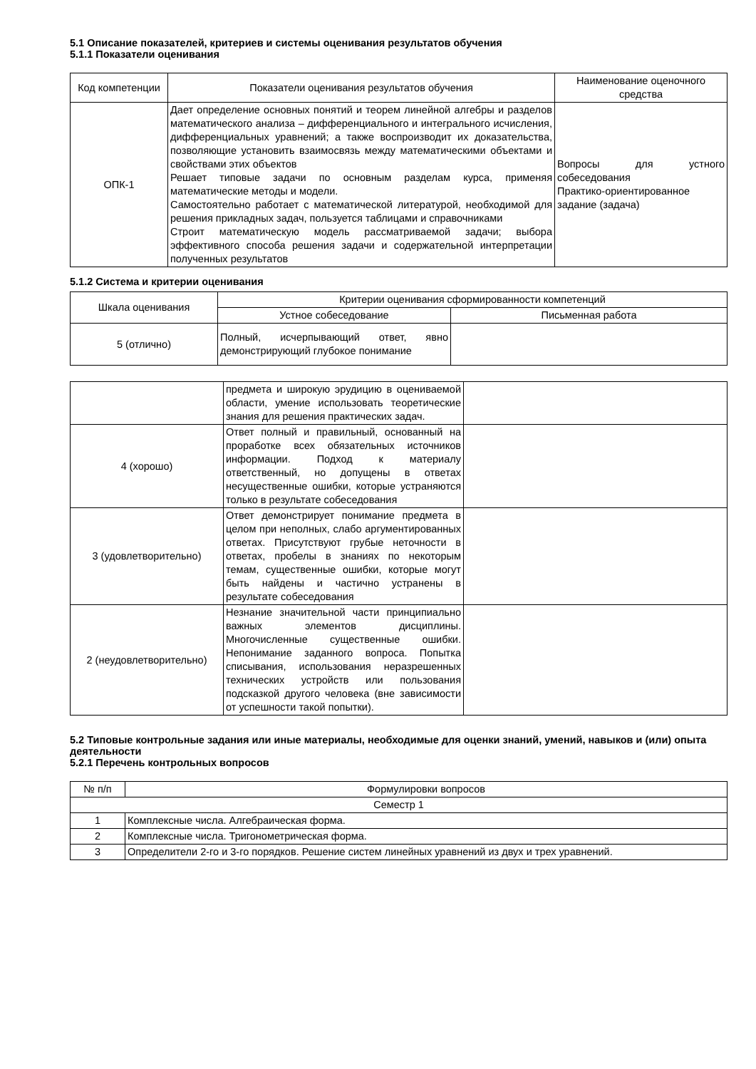5.1 Описание показателей, критериев и системы оценивания результатов обучения
5.1.1 Показатели оценивания
| Код компетенции | Показатели оценивания результатов обучения | Наименование оценочного средства |
| --- | --- | --- |
| ОПК-1 | Дает определение основных понятий и теорем линейной алгебры и разделов математического анализа – дифференциального и интегрального исчисления, дифференциальных уравнений; а также воспроизводит их доказательства, позволяющие установить взаимосвязь между математическими объектами и свойствами этих объектов Решает типовые задачи по основным разделам курса, применяя математические методы и модели. Самостоятельно работает с математической литературой, необходимой для решения прикладных задач, пользуется таблицами и справочниками Строит математическую модель рассматриваемой задачи; выбора эффективного способа решения задачи и содержательной интерпретации полученных результатов | Вопросы для устного собеседования Практико-ориентированное задание (задача) |
5.1.2 Система и критерии оценивания
| Шкала оценивания | Критерии оценивания сформированности компетенций | |
| --- | --- | --- |
| | Устное собеседование | Письменная работа |
| 5 (отлично) | Полный, исчерпывающий ответ, явно демонстрирующий глубокое понимание | |
| | предмета и широкую эрудицию в оцениваемой области, умение использовать теоретические знания для решения практических задач. | |
| 4 (хорошо) | Ответ полный и правильный, основанный на проработке всех обязательных источников информации. Подход к материалу ответственный, но допущены в ответах несущественные ошибки, которые устраняются только в результате собеседования | |
| 3 (удовлетворительно) | Ответ демонстрирует понимание предмета в целом при неполных, слабо аргументированных ответах. Присутствуют грубые неточности в ответах, пробелы в знаниях по некоторым темам, существенные ошибки, которые могут быть найдены и частично устранены в результате собеседования | |
| 2 (неудовлетворительно) | Незнание значительной части принципиально важных элементов дисциплины. Многочисленные существенные ошибки. Непонимание заданного вопроса. Попытка списывания, использования неразрешенных технических устройств или пользования подсказкой другого человека (вне зависимости от успешности такой попытки). | |
5.2 Типовые контрольные задания или иные материалы, необходимые для оценки знаний, умений, навыков и (или) опыта деятельности
5.2.1 Перечень контрольных вопросов
| № п/п | Формулировки вопросов |
| --- | --- |
| Семестр 1 | |
| 1 | Комплексные числа. Алгебраическая форма. |
| 2 | Комплексные числа. Тригонометрическая форма. |
| 3 | Определители 2-го и 3-го порядков. Решение систем линейных уравнений из двух и трех уравнений. |